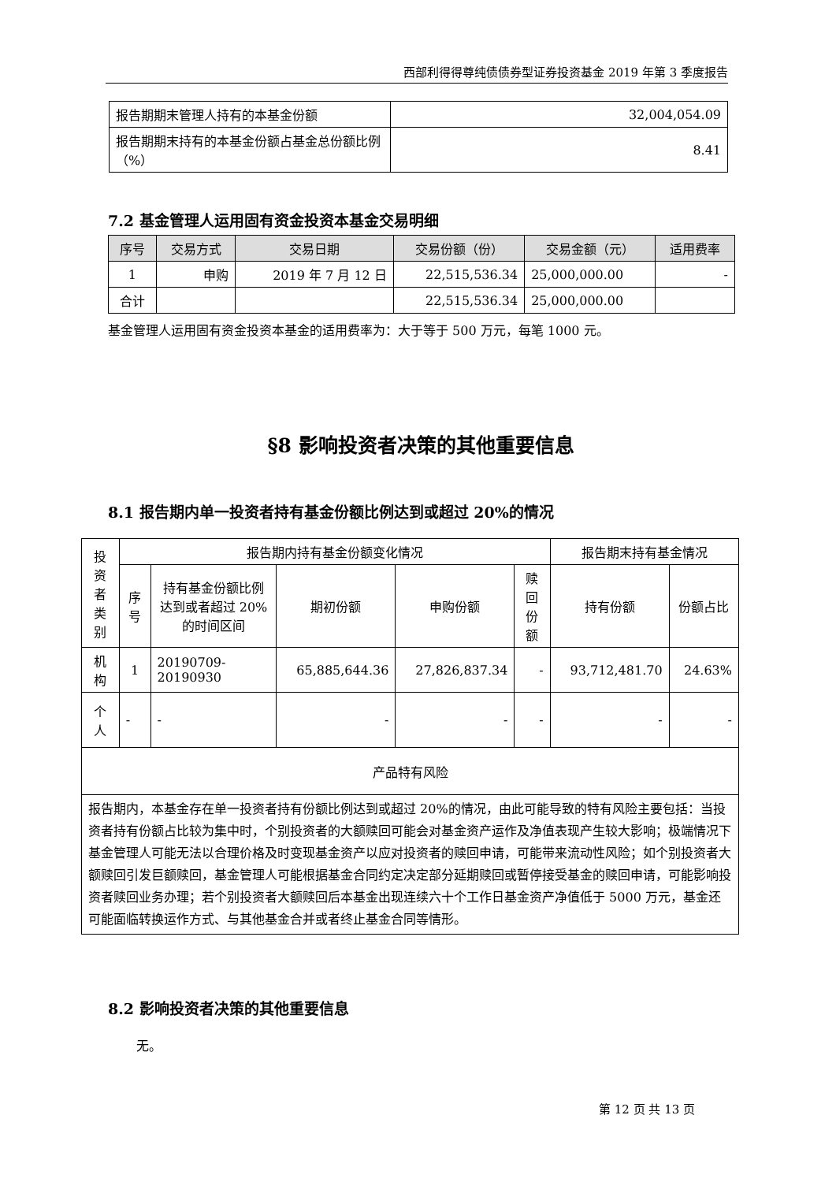西部利得得尊纯债债券型证券投资基金 2019 年第 3 季度报告
| 报告期期末管理人持有的本基金份额 | 32,004,054.09 |
| 报告期期末持有的本基金份额占基金总份额比例（%） | 8.41 |
7.2 基金管理人运用固有资金投资本基金交易明细
| 序号 | 交易方式 | 交易日期 | 交易份额（份） | 交易金额（元） | 适用费率 |
| --- | --- | --- | --- | --- | --- |
| 1 | 申购 | 2019 年 7 月 12 日 | 22,515,536.34 | 25,000,000.00 | - |
| 合计 | | | 22,515,536.34 | 25,000,000.00 | |
基金管理人运用固有资金投资本基金的适用费率为：大于等于 500 万元，每笔 1000 元。
§8 影响投资者决策的其他重要信息
8.1 报告期内单一投资者持有基金份额比例达到或超过 20%的情况
| 投资者类别 | 报告期内持有基金份额变化情况 | | | | | 报告期末持有基金情况 | |
| | 序号 | 持有基金份额比例达到或者超过 20%的时间区间 | 期初份额 | 申购份额 | 赎回份额 | 持有份额 | 份额占比 |
| 机构 | 1 | 20190709-20190930 | 65,885,644.36 | 27,826,837.34 | - | 93,712,481.70 | 24.63% |
| 个人 | - | - | - | - | - | - | - |
| 产品特有风险 | | | | | | | |
| 报告期内，本基金存在单一投资者持有份额比例达到或超过 20%的情况，由此可能导致的特有风险主要包括：当投资者持有份额占比较为集中时，个别投资者的大额赎回可能会对基金资产运作及净值表现产生较大影响；极端情况下基金管理人可能无法以合理价格及时变现基金资产以应对投资者的赎回申请，可能带来流动性风险；如个别投资者大额赎回引发巨额赎回，基金管理人可能根据基金合同约定决定部分延期赎回或暂停接受基金的赎回申请，可能影响投资者赎回业务办理；若个别投资者大额赎回后本基金出现连续六十个工作日基金资产净值低于 5000 万元，基金还可能面临转换运作方式、与其他基金合并或者终止基金合同等情形。 | | | | | | | |
8.2 影响投资者决策的其他重要信息
无。
第 12 页 共 13 页